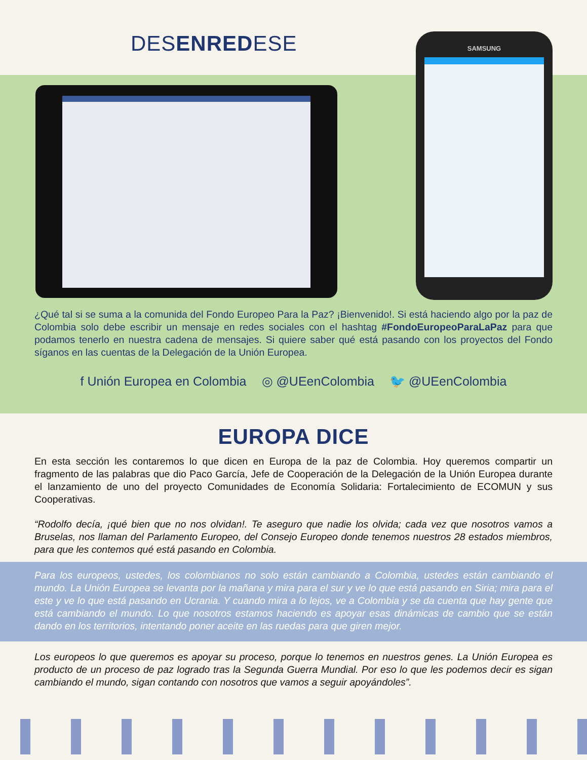DESENREDESE
SAMSUNG
¿Qué tal si se suma a la comunida del Fondo Europeo Para la Paz? ¡Bienvenido!. Si está haciendo algo por la paz de Colombia solo debe escribir un mensaje en redes sociales con el hashtag #FondoEuropeoParaLaPaz para que podamos tenerlo en nuestra cadena de mensajes. Si quiere saber qué está pasando con los proyectos del Fondo síganos en las cuentas de la Delegación de la Unión Europea.
f Unión Europea en Colombia ◎ @UEenColombia 🐦 @UEenColombia
EUROPA DICE
En esta sección les contaremos lo que dicen en Europa de la paz de Colombia. Hoy queremos compartir un fragmento de las palabras que dio Paco García, Jefe de Cooperación de la Delegación de la Unión Europea durante el lanzamiento de uno del proyecto Comunidades de Economía Solidaria: Fortalecimiento de ECOMUN y sus Cooperativas.
“Rodolfo decía, ¡qué bien que no nos olvidan!. Te aseguro que nadie los olvida; cada vez que nosotros vamos a Bruselas, nos llaman del Parlamento Europeo, del Consejo Europeo donde tenemos nuestros 28 estados miembros, para que les contemos qué está pasando en Colombia.
Para los europeos, ustedes, los colombianos no solo están cambiando a Colombia, ustedes están cambiando el mundo. La Unión Europea se levanta por la mañana y mira para el sur y ve lo que está pasando en Siria; mira para el este y ve lo que está pasando en Ucrania. Y cuando mira a lo lejos, ve a Colombia y se da cuenta que hay gente que está cambiando el mundo. Lo que nosotros estamos haciendo es apoyar esas dinámicas de cambio que se están dando en los territorios, intentando poner aceite en las ruedas para que giren mejor.
Los europeos lo que queremos es apoyar su proceso, porque lo tenemos en nuestros genes. La Unión Europea es producto de un proceso de paz logrado tras la Segunda Guerra Mundial. Por eso lo que les podemos decir es sigan cambiando el mundo, sigan contando con nosotros que vamos a seguir apoyándoles”.